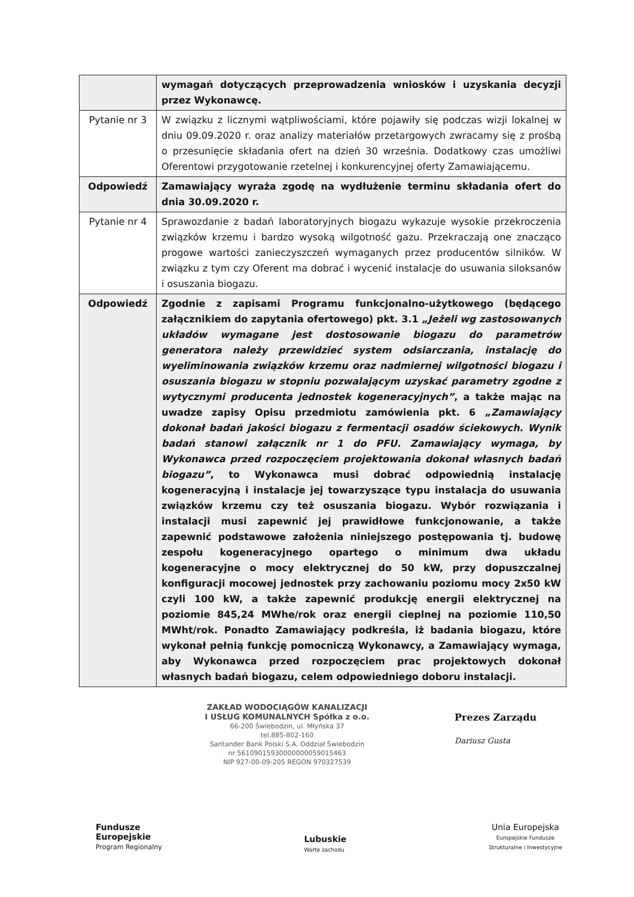| | wymagań dotyczących przeprowadzenia wniosków i uzyskania decyzji przez Wykonawcę. |
| Pytanie nr 3 | W związku z licznymi wątpliwościami, które pojawiły się podczas wizji lokalnej w dniu 09.09.2020 r. oraz analizy materiałów przetargowych zwracamy się z prośbą o przesunięcie składania ofert na dzień 30 września. Dodatkowy czas umożliwi Oferentowi przygotowanie rzetelnej i konkurencyjnej oferty Zamawiającemu. |
| Odpowiedź | Zamawiający wyraża zgodę na wydłużenie terminu składania ofert do dnia 30.09.2020 r. |
| Pytanie nr 4 | Sprawozdanie z badań laboratoryjnych biogazu wykazuje wysokie przekroczenia związków krzemu i bardzo wysoką wilgotność gazu. Przekraczają one znacząco progowe wartości zanieczyszczeń wymaganych przez producentów silników. W związku z tym czy Oferent ma dobrać i wycenić instalacje do usuwania siloksanów i osuszania biogazu. |
| Odpowiedź | Zgodnie z zapisami Programu funkcjonalno-użytkowego (będącego załącznikiem do zapytania ofertowego) pkt. 3.1 „Jeżeli wg zastosowanych układów wymagane jest dostosowanie biogazu do parametrów generatora należy przewidzieć system odsiarczania, instalację do wyeliminowania związków krzemu oraz nadmiernej wilgotności biogazu i osuszania biogazu w stopniu pozwalającym uzyskać parametry zgodne z wytycznymi producenta jednostek kogeneracyjnych” , a także mając na uwadze zapisy Opisu przedmiotu zamówienia pkt. 6 „Zamawiający dokonał badań jakości biogazu z fermentacji osadów ściekowych. Wynik badań stanowi załącznik nr 1 do PFU. Zamawiający wymaga, by Wykonawca przed rozpoczęciem projektowania dokonał własnych badań biogazu” , to Wykonawca musi dobrać odpowiednią instalację kogeneracyjną i instalacje jej towarzyszące typu instalacja do usuwania związków krzemu czy też osuszania biogazu. Wybór rozwiązania i instalacji musi zapewnić jej prawidłowe funkcjonowanie, a także zapewnić podstawowe założenia niniejszego postępowania tj. budowę zespołu kogeneracyjnego opartego o minimum dwa układu kogeneracyjne o mocy elektrycznej do 50 kW, przy dopuszczalnej konfiguracji mocowej jednostek przy zachowaniu poziomu mocy 2x50 kW czyli 100 kW, a także zapewnić produkcję energii elektrycznej na poziomie 845,24 MWhe/rok oraz energii cieplnej na poziomie 110,50 MWht/rok. Ponadto Zamawiający podkreśla, iż badania biogazu, które wykonał pełnią funkcję pomocniczą Wykonawcy, a Zamawiający wymaga, aby Wykonawca przed rozpoczęciem prac projektowych dokonał własnych badań biogazu, celem odpowiedniego doboru instalacji. |
ZAKŁAD WODOCIĄGÓW KANALIZACJI
I USŁUG KOMUNALNYCH Spółka z o.o.
66-200 Świebodzin, ul. Młyńska 37
tel.885-802-160
Santander Bank Polski S.A. Oddział Świebodzin
nr 56109015930000000059015463
NIP 927-00-09-205 REGON 970327539
Prezes Zarządu
Dariusz Gusta
Fundusze
Europejskie
Program Regionalny
Lubuskie
Warte zachodu
Unia Europejska
Europejskie Fundusze
Strukturalne i Inwestycyjne